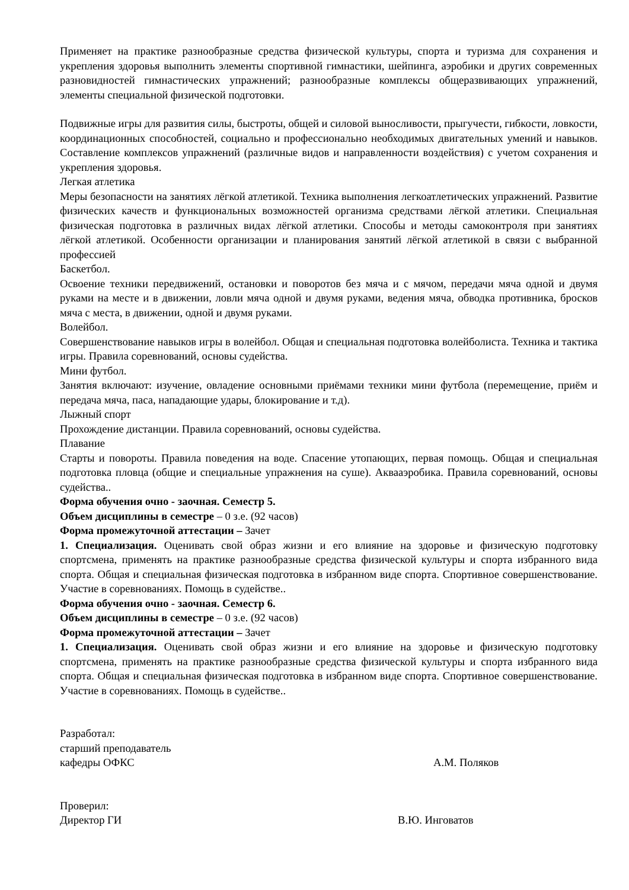Применяет на практике разнообразные средства физической культуры, спорта и туризма для сохранения и укрепления здоровья выполнить элементы спортивной гимнастики, шейпинга, аэробики и других современных разновидностей гимнастических упражнений; разнообразные комплексы общеразвивающих упражнений, элементы специальной физической подготовки.
Подвижные игры для развития силы, быстроты, общей и силовой выносливости, прыгучести, гибкости, ловкости, координационных способностей, социально и профессионально необходимых двигательных умений и навыков. Составление комплексов упражнений (различные видов и направленности воздействия) с учетом сохранения и укрепления здоровья.
Легкая атлетика
Меры безопасности на занятиях лёгкой атлетикой. Техника выполнения легкоатлетических упражнений. Развитие физических качеств и функциональных возможностей организма средствами лёгкой атлетики. Специальная физическая подготовка в различных видах лёгкой атлетики. Способы и методы самоконтроля при занятиях лёгкой атлетикой. Особенности организации и планирования занятий лёгкой атлетикой в связи с выбранной профессией
Баскетбол.
Освоение техники передвижений, остановки и поворотов без мяча и с мячом, передачи мяча одной и двумя руками на месте и в движении, ловли мяча одной и двумя руками, ведения мяча, обводка противника, бросков мяча с места, в движении, одной и двумя руками.
Волейбол.
Совершенствование навыков игры в волейбол. Общая и специальная подготовка волейболиста. Техника и тактика игры. Правила соревнований, основы судейства.
Мини футбол.
Занятия включают: изучение, овладение основными приёмами техники мини футбола (перемещение, приём и передача мяча, паса, нападающие удары, блокирование и т.д).
Лыжный спорт
Прохождение дистанции. Правила соревнований, основы судейства.
Плавание
Старты и повороты. Правила поведения на воде. Спасение утопающих, первая помощь. Общая и специальная подготовка пловца (общие и специальные упражнения на суше). Аквааэробика. Правила соревнований, основы судейства..
Форма обучения очно - заочная. Семестр 5.
Объем дисциплины в семестре – 0 з.е. (92 часов)
Форма промежуточной аттестации – Зачет
1. Специализация. Оценивать свой образ жизни и его влияние на здоровье и физическую подготовку спортсмена, применять на практике разнообразные средства физической культуры и спорта избранного вида спорта. Общая и специальная физическая подготовка в избранном виде спорта. Спортивное совершенствование. Участие в соревнованиях. Помощь в судействе..
Форма обучения очно - заочная. Семестр 6.
Объем дисциплины в семестре – 0 з.е. (92 часов)
Форма промежуточной аттестации – Зачет
1. Специализация. Оценивать свой образ жизни и его влияние на здоровье и физическую подготовку спортсмена, применять на практике разнообразные средства физической культуры и спорта избранного вида спорта. Общая и специальная физическая подготовка в избранном виде спорта. Спортивное совершенствование. Участие в соревнованиях. Помощь в судействе..
Разработал:
старший преподаватель
кафедры ОФКС А.М. Поляков
Проверил:
Директор ГИ В.Ю. Инговатов